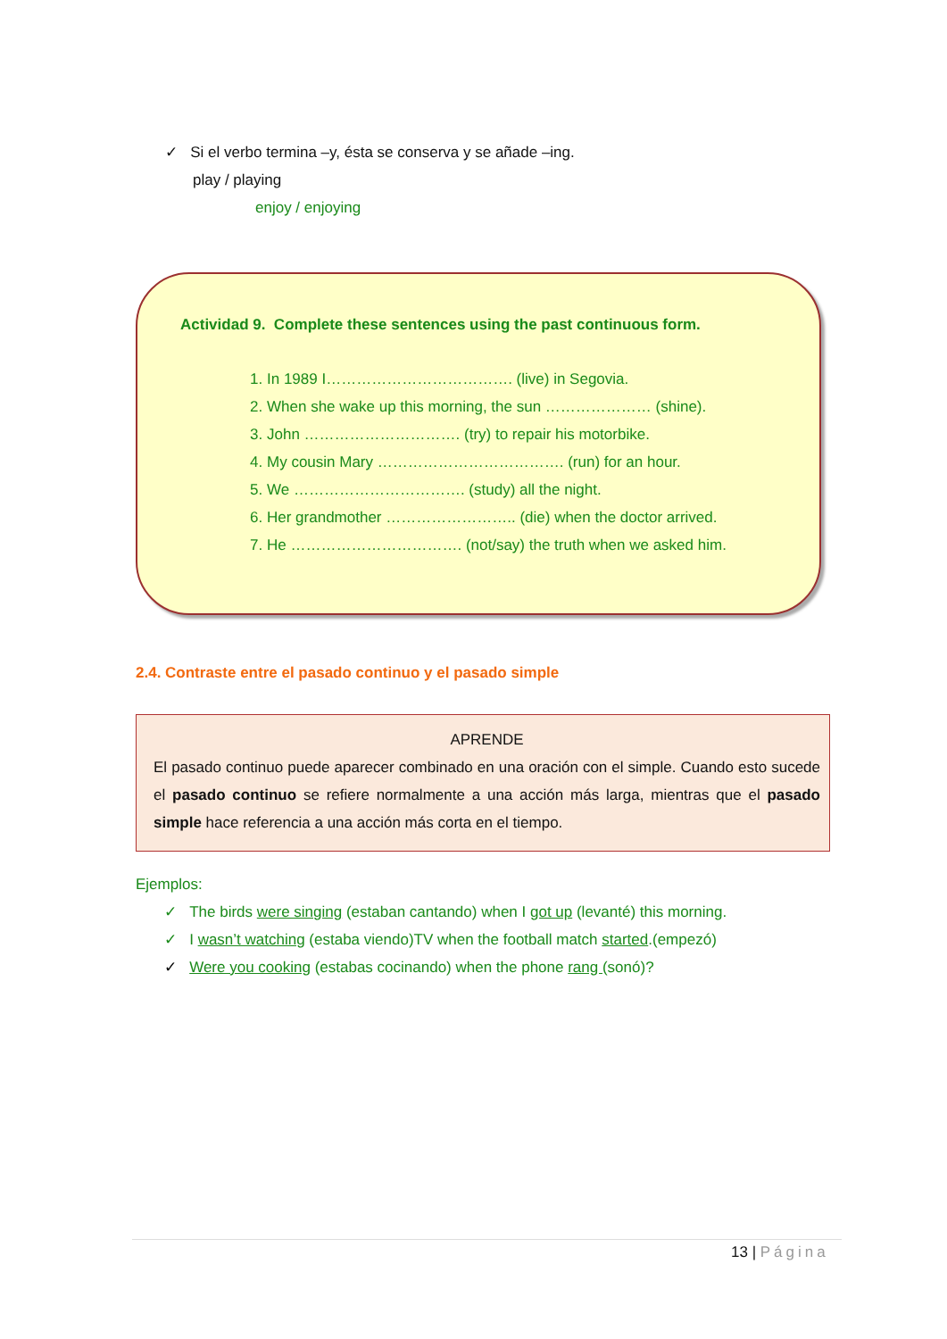✓ Si el verbo termina –y, ésta se conserva y se añade –ing.
play / playing
enjoy / enjoying
Actividad 9. Complete these sentences using the past continuous form.
1. In 1989 I………………………………. (live) in Segovia.
2. When she wake up this morning, the sun ………………… (shine).
3. John …………………………. (try) to repair his motorbike.
4. My cousin Mary ………………………………. (run) for an hour.
5. We ……………………………. (study) all the night.
6. Her grandmother …………………….. (die) when the doctor arrived.
7. He ……………………………. (not/say) the truth when we asked him.
2.4. Contraste entre el pasado continuo y el pasado simple
APRENDE
El pasado continuo puede aparecer combinado en una oración con el simple. Cuando esto sucede el pasado continuo se refiere normalmente a una acción más larga, mientras que el pasado simple hace referencia a una acción más corta en el tiempo.
Ejemplos:
✓ The birds were singing (estaban cantando) when I got up (levanté) this morning.
✓ I wasn’t watching (estaba viendo)TV when the football match started.(empezó)
✓ Were you cooking (estabas cocinando) when the phone rang (sonó)?
13 | Página